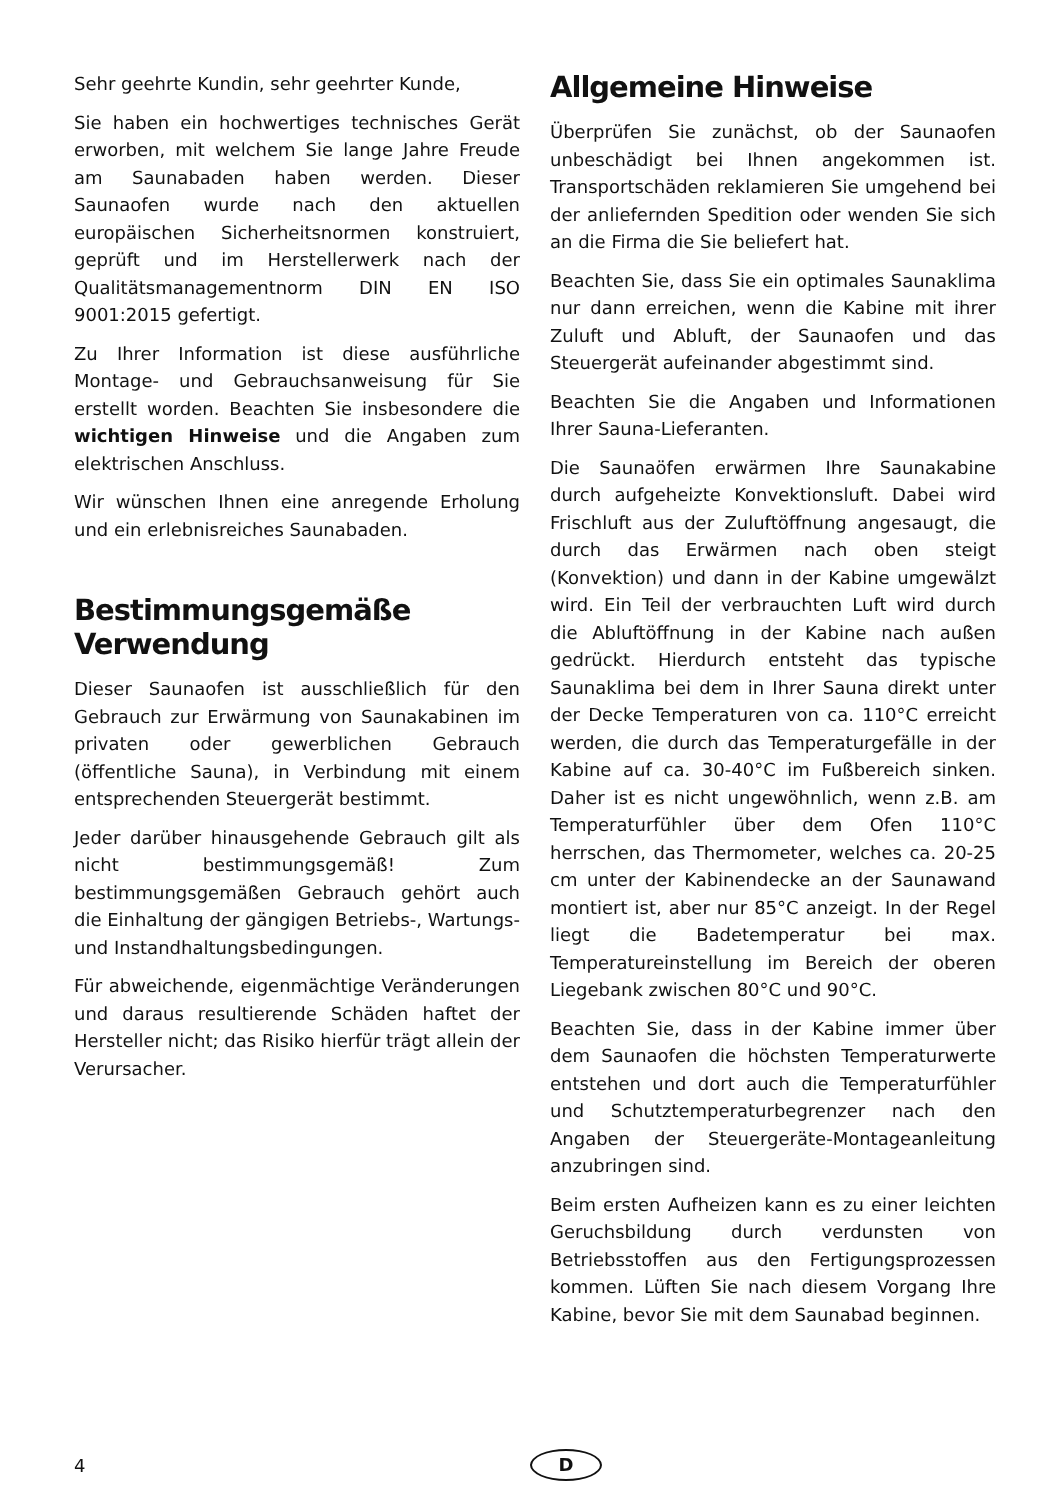Sehr geehrte Kundin, sehr geehrter Kunde,
Sie haben ein hochwertiges technisches Gerät erworben, mit welchem Sie lange Jahre Freude am Saunabaden haben werden. Dieser Saunaofen wurde nach den aktuellen europäischen Sicherheitsnormen konstruiert, geprüft und im Herstellerwerk nach der Qualitätsmanagementnorm DIN EN ISO 9001:2015 gefertigt.
Zu Ihrer Information ist diese ausführliche Montage- und Gebrauchsanweisung für Sie erstellt worden. Beachten Sie insbesondere die wichtigen Hinweise und die Angaben zum elektrischen Anschluss.
Wir wünschen Ihnen eine anregende Erholung und ein erlebnisreiches Saunabaden.
Bestimmungsgemäße Verwendung
Dieser Saunaofen ist ausschließlich für den Gebrauch zur Erwärmung von Saunakabinen im privaten oder gewerblichen Gebrauch (öffentliche Sauna), in Verbindung mit einem entsprechenden Steuergerät bestimmt.
Jeder darüber hinausgehende Gebrauch gilt als nicht bestimmungsgemäß! Zum bestimmungsgemäßen Gebrauch gehört auch die Einhaltung der gängigen Betriebs-, Wartungs- und Instandhaltungsbedingungen.
Für abweichende, eigenmächtige Veränderungen und daraus resultierende Schäden haftet der Hersteller nicht; das Risiko hierfür trägt allein der Verursacher.
Allgemeine Hinweise
Überprüfen Sie zunächst, ob der Saunaofen unbeschädigt bei Ihnen angekommen ist. Transportschäden reklamieren Sie umgehend bei der anliefernden Spedition oder wenden Sie sich an die Firma die Sie beliefert hat.
Beachten Sie, dass Sie ein optimales Saunaklima nur dann erreichen, wenn die Kabine mit ihrer Zuluft und Abluft, der Saunaofen und das Steuergerät aufeinander abgestimmt sind.
Beachten Sie die Angaben und Informationen Ihrer Sauna-Lieferanten.
Die Saunaöfen erwärmen Ihre Saunakabine durch aufgeheizte Konvektionsluft. Dabei wird Frischluft aus der Zuluftöffnung angesaugt, die durch das Erwärmen nach oben steigt (Konvektion) und dann in der Kabine umgewälzt wird. Ein Teil der verbrauchten Luft wird durch die Abluftöffnung in der Kabine nach außen gedrückt. Hierdurch entsteht das typische Saunaklima bei dem in Ihrer Sauna direkt unter der Decke Temperaturen von ca. 110°C erreicht werden, die durch das Temperaturgefälle in der Kabine auf ca. 30-40°C im Fußbereich sinken. Daher ist es nicht ungewöhnlich, wenn z.B. am Temperaturfühler über dem Ofen 110°C herrschen, das Thermometer, welches ca. 20-25 cm unter der Kabinendecke an der Saunawand montiert ist, aber nur 85°C anzeigt. In der Regel liegt die Badetemperatur bei max. Temperatureinstellung im Bereich der oberen Liegebank zwischen 80°C und 90°C.
Beachten Sie, dass in der Kabine immer über dem Saunaofen die höchsten Temperaturwerte entstehen und dort auch die Temperaturfühler und Schutztemperaturbegrenzer nach den Angaben der Steuergeräte-Montageanleitung anzubringen sind.
Beim ersten Aufheizen kann es zu einer leichten Geruchsbildung durch verdunsten von Betriebsstoffen aus den Fertigungsprozessen kommen. Lüften Sie nach diesem Vorgang Ihre Kabine, bevor Sie mit dem Saunabad beginnen.
4 D